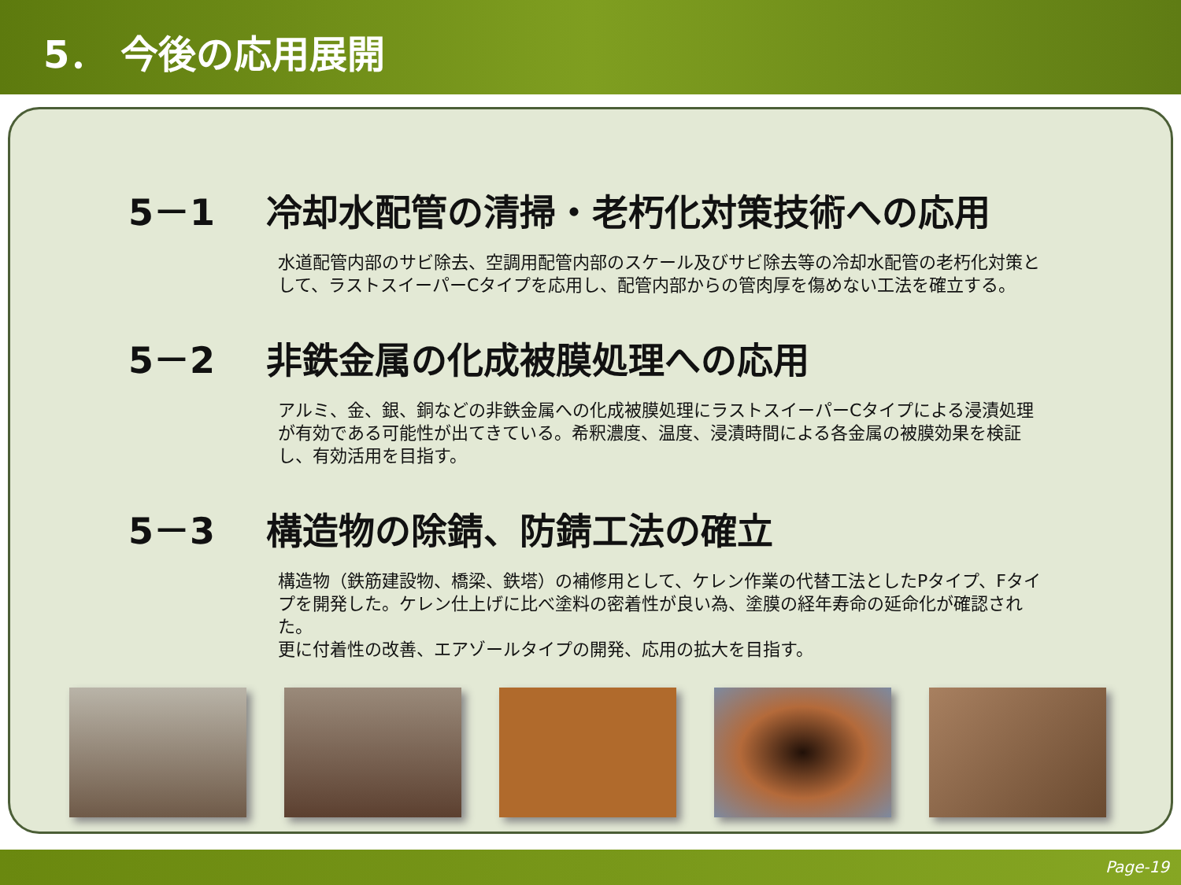5． 今後の応用展開
5－1 冷却水配管の清掃・老朽化対策技術への応用
水道配管内部のサビ除去、空調用配管内部のスケール及びサビ除去等の冷却水配管の老朽化対策として、ラストスイーパーCタイプを応用し、配管内部からの管肉厚を傷めない工法を確立する。
5－2 非鉄金属の化成被膜処理への応用
アルミ、金、銀、銅などの非鉄金属への化成被膜処理にラストスイーパーCタイプによる浸漬処理が有効である可能性が出てきている。希釈濃度、温度、浸漬時間による各金属の被膜効果を検証し、有効活用を目指す。
5－3 構造物の除錆、防錆工法の確立
構造物（鉄筋建設物、橋梁、鉄塔）の補修用として、ケレン作業の代替工法としたPタイプ、Fタイプを開発した。ケレン仕上げに比べ塗料の密着性が良い為、塗膜の経年寿命の延命化が確認された。
更に付着性の改善、エアゾールタイプの開発、応用の拡大を目指す。
Page-19